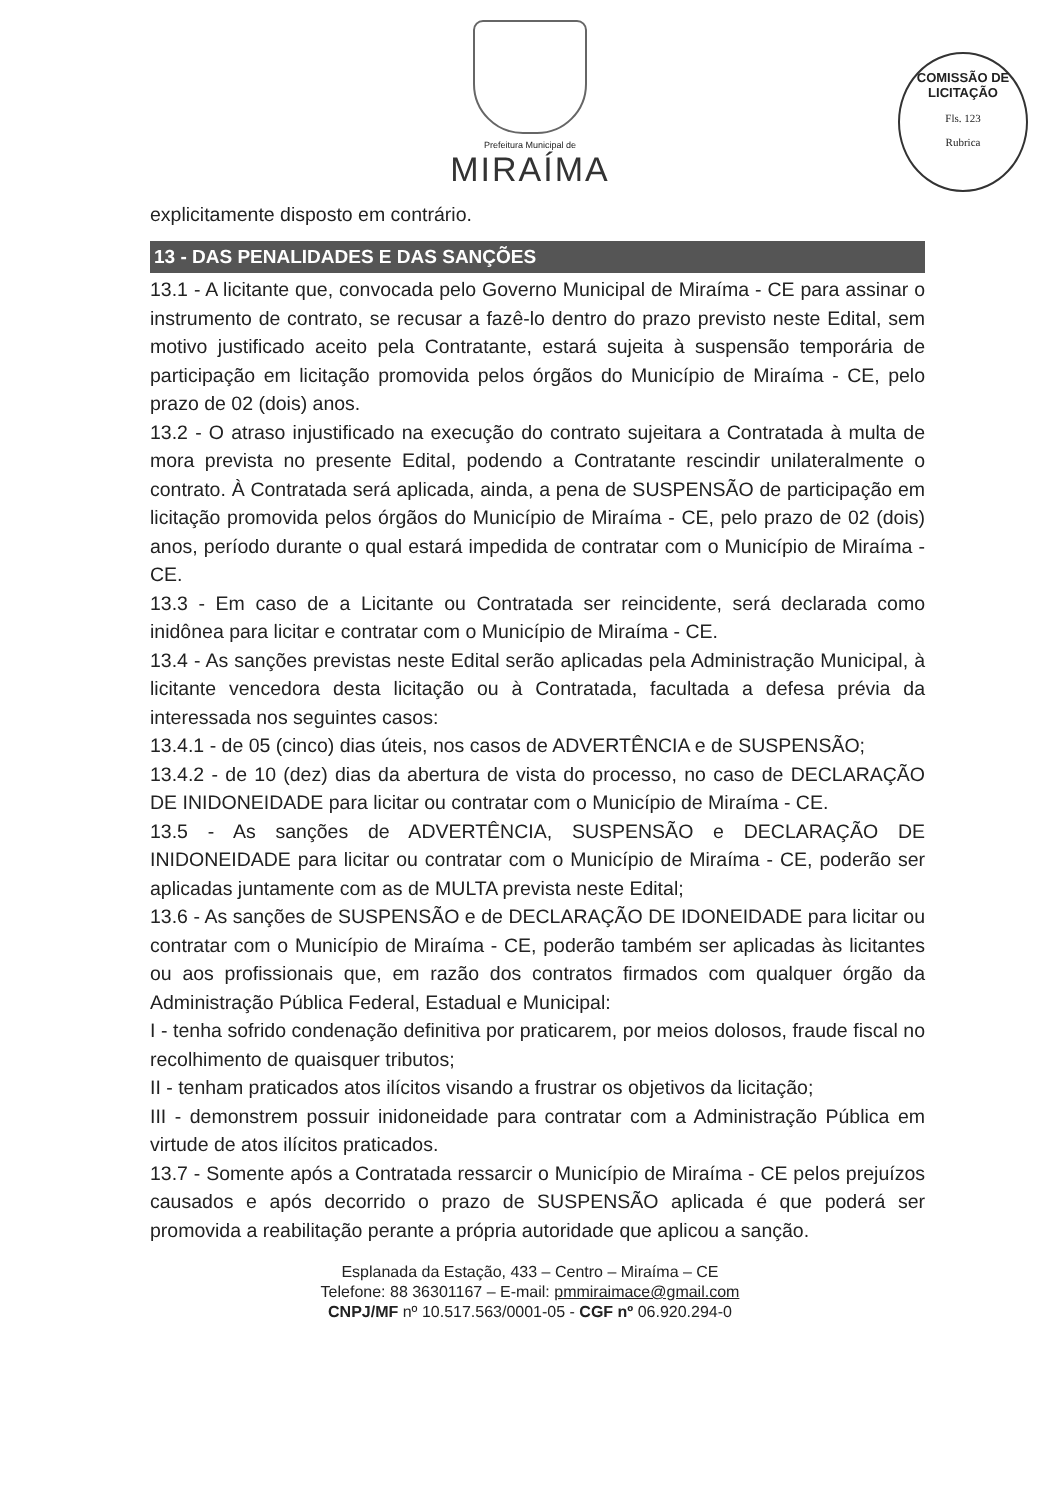Prefeitura Municipal de
MIRAÍMA
COMISSÃO DE LICITAÇÃO
Fls. 123
Rubrica
explicitamente disposto em contrário.
13 - DAS PENALIDADES E DAS SANÇÕES
13.1 - A licitante que, convocada pelo Governo Municipal de Miraíma - CE para assinar o instrumento de contrato, se recusar a fazê-lo dentro do prazo previsto neste Edital, sem motivo justificado aceito pela Contratante, estará sujeita à suspensão temporária de participação em licitação promovida pelos órgãos do Município de Miraíma - CE, pelo prazo de 02 (dois) anos.
13.2 - O atraso injustificado na execução do contrato sujeitara a Contratada à multa de mora prevista no presente Edital, podendo a Contratante rescindir unilateralmente o contrato. À Contratada será aplicada, ainda, a pena de SUSPENSÃO de participação em licitação promovida pelos órgãos do Município de Miraíma - CE, pelo prazo de 02 (dois) anos, período durante o qual estará impedida de contratar com o Município de Miraíma - CE.
13.3 - Em caso de a Licitante ou Contratada ser reincidente, será declarada como inidônea para licitar e contratar com o Município de Miraíma - CE.
13.4 - As sanções previstas neste Edital serão aplicadas pela Administração Municipal, à licitante vencedora desta licitação ou à Contratada, facultada a defesa prévia da interessada nos seguintes casos:
13.4.1 - de 05 (cinco) dias úteis, nos casos de ADVERTÊNCIA e de SUSPENSÃO;
13.4.2 - de 10 (dez) dias da abertura de vista do processo, no caso de DECLARAÇÃO DE INIDONEIDADE para licitar ou contratar com o Município de Miraíma - CE.
13.5 - As sanções de ADVERTÊNCIA, SUSPENSÃO e DECLARAÇÃO DE INIDONEIDADE para licitar ou contratar com o Município de Miraíma - CE, poderão ser aplicadas juntamente com as de MULTA prevista neste Edital;
13.6 - As sanções de SUSPENSÃO e de DECLARAÇÃO DE IDONEIDADE para licitar ou contratar com o Município de Miraíma - CE, poderão também ser aplicadas às licitantes ou aos profissionais que, em razão dos contratos firmados com qualquer órgão da Administração Pública Federal, Estadual e Municipal:
I - tenha sofrido condenação definitiva por praticarem, por meios dolosos, fraude fiscal no recolhimento de quaisquer tributos;
II - tenham praticados atos ilícitos visando a frustrar os objetivos da licitação;
III - demonstrem possuir inidoneidade para contratar com a Administração Pública em virtude de atos ilícitos praticados.
13.7 - Somente após a Contratada ressarcir o Município de Miraíma - CE pelos prejuízos causados e após decorrido o prazo de SUSPENSÃO aplicada é que poderá ser promovida a reabilitação perante a própria autoridade que aplicou a sanção.
Esplanada da Estação, 433 – Centro – Miraíma – CE
Telefone: 88 36301167 – E-mail: pmmiraimace@gmail.com
CNPJ/MF nº 10.517.563/0001-05 - CGF nº 06.920.294-0